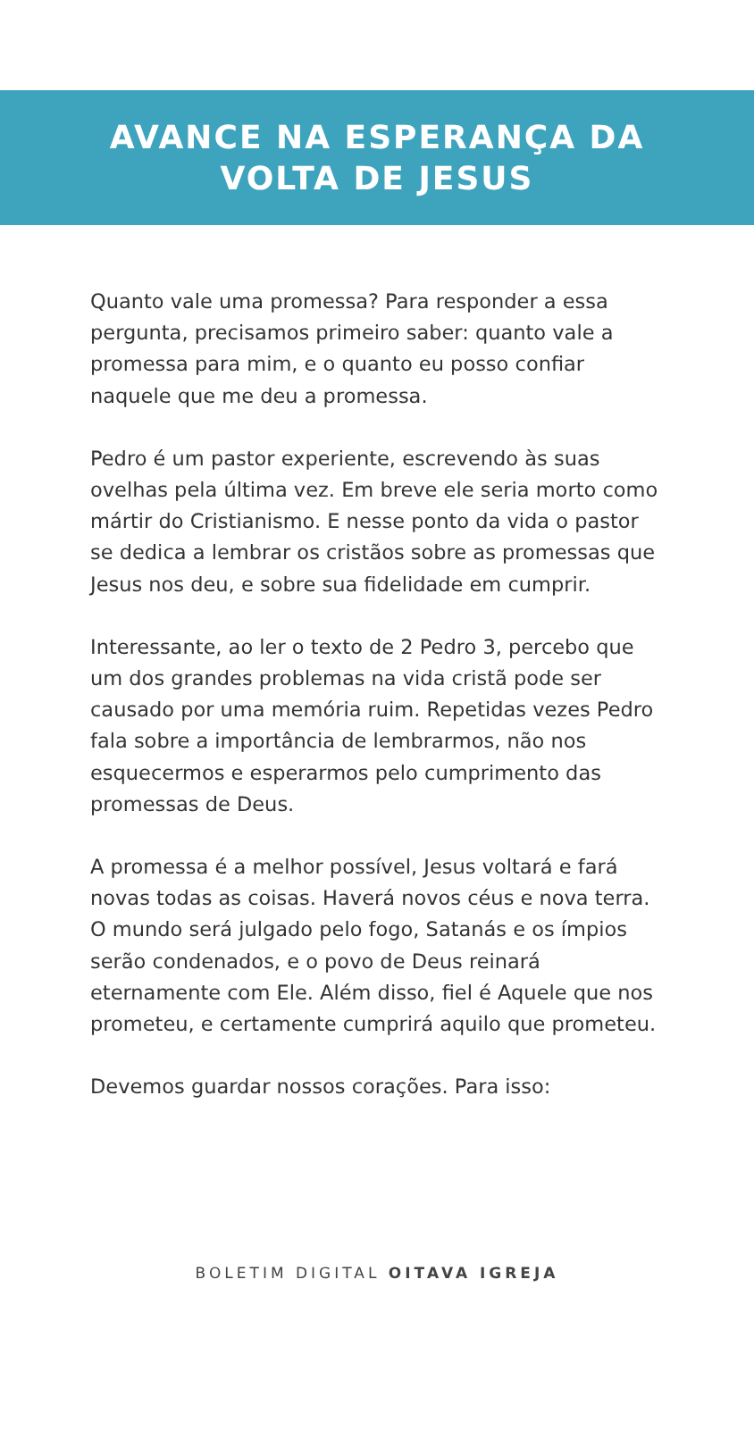AVANCE NA ESPERANÇA DA
VOLTA DE JESUS
Quanto vale uma promessa? Para responder a essa pergunta, precisamos primeiro saber: quanto vale a promessa para mim, e o quanto eu posso confiar naquele que me deu a promessa.
Pedro é um pastor experiente, escrevendo às suas ovelhas pela última vez. Em breve ele seria morto como mártir do Cristianismo. E nesse ponto da vida o pastor se dedica a lembrar os cristãos sobre as promessas que Jesus nos deu, e sobre sua fidelidade em cumprir.
Interessante, ao ler o texto de 2 Pedro 3, percebo que um dos grandes problemas na vida cristã pode ser causado por uma memória ruim. Repetidas vezes Pedro fala sobre a importância de lembrarmos, não nos esquecermos e esperarmos pelo cumprimento das promessas de Deus.
A promessa é a melhor possível, Jesus voltará e fará novas todas as coisas. Haverá novos céus e nova terra. O mundo será julgado pelo fogo, Satanás e os ímpios serão condenados, e o povo de Deus reinará eternamente com Ele. Além disso, fiel é Aquele que nos prometeu, e certamente cumprirá aquilo que prometeu.
Devemos guardar nossos corações. Para isso:
BOLETIM DIGITAL OITAVA IGREJA